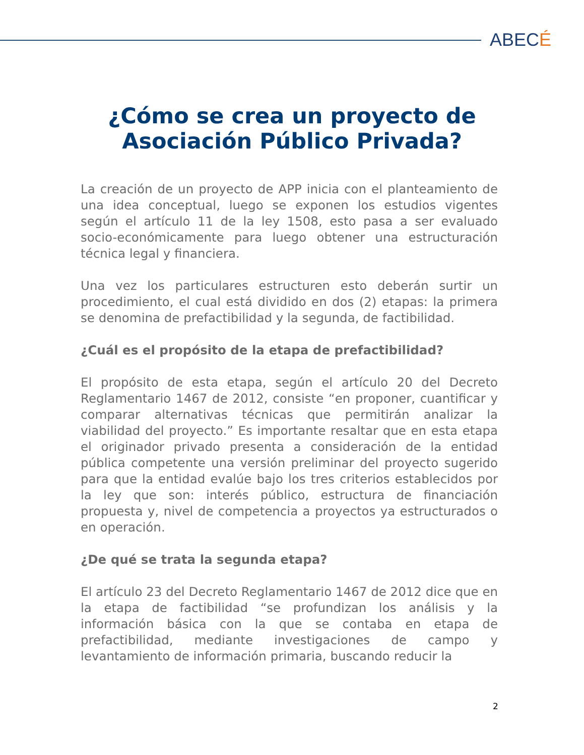ABECÉ
¿Cómo se crea un proyecto de
Asociación Público Privada?
La creación de un proyecto de APP inicia con el planteamiento de una idea conceptual, luego se exponen los estudios vigentes según el artículo 11 de la ley 1508, esto pasa a ser evaluado socio-económicamente para luego obtener una estructuración técnica legal y financiera.
Una vez los particulares estructuren esto deberán surtir un procedimiento, el cual está dividido en dos (2) etapas: la primera se denomina de prefactibilidad y la segunda, de factibilidad.
¿Cuál es el propósito de la etapa de prefactibilidad?
El propósito de esta etapa, según el artículo 20 del Decreto Reglamentario 1467 de 2012, consiste “en proponer, cuantificar y comparar alternativas técnicas que permitirán analizar la viabilidad del proyecto.” Es importante resaltar que en esta etapa el originador privado presenta a consideración de la entidad pública competente una versión preliminar del proyecto sugerido para que la entidad evalúe bajo los tres criterios establecidos por la ley que son: interés público, estructura de financiación propuesta y, nivel de competencia a proyectos ya estructurados o en operación.
¿De qué se trata la segunda etapa?
El artículo 23 del Decreto Reglamentario 1467 de 2012 dice que en la etapa de factibilidad “se profundizan los análisis y la información básica con la que se contaba en etapa de prefactibilidad, mediante investigaciones de campo y levantamiento de información primaria, buscando reducir la
2